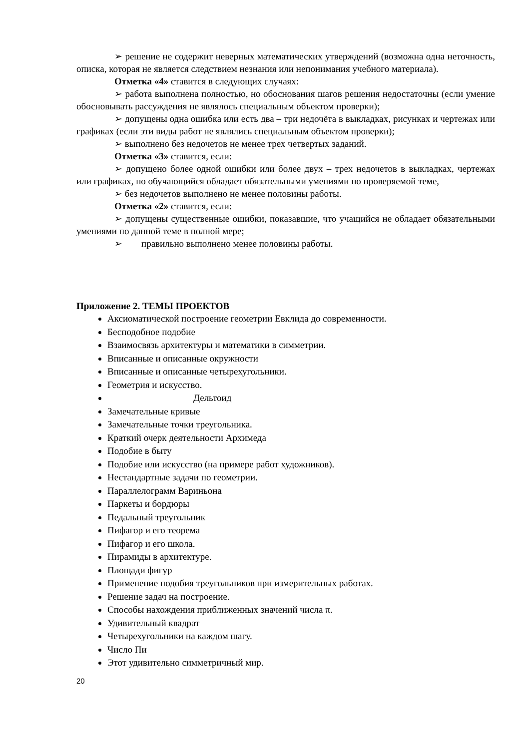➢ решение не содержит неверных математических утверждений (возможна одна неточность, описка, которая не является следствием незнания или непонимания учебного материала).
Отметка «4» ставится в следующих случаях:
➢ работа выполнена полностью, но обоснования шагов решения недостаточны (если умение обосновывать рассуждения не являлось специальным объектом проверки);
➢ допущены одна ошибка или есть два – три недочёта в выкладках, рисунках и чертежах или графиках (если эти виды работ не являлись специальным объектом проверки);
➢ выполнено без недочетов не менее трех четвертых заданий.
Отметка «3» ставится, если:
➢ допущено более одной ошибки или более двух – трех недочетов в выкладках, чертежах или графиках, но обучающийся обладает обязательными умениями по проверяемой теме,
➢ без недочетов выполнено не менее половины работы.
Отметка «2» ставится, если:
➢ допущены существенные ошибки, показавшие, что учащийся не обладает обязательными умениями по данной теме в полной мере;
➢ правильно выполнено менее половины работы.
Приложение 2. ТЕМЫ ПРОЕКТОВ
Аксиоматической построение геометрии Евклида до современности.
Бесподобное подобие
Взаимосвязь архитектуры и математики в симметрии.
Вписанные и описанные окружности
Вписанные и описанные четырехугольники.
Геометрия и искусство.
Дельтоид
Замечательные кривые
Замечательные точки треугольника.
Краткий очерк деятельности Архимеда
Подобие в быту
Подобие или искусство (на примере работ художников).
Нестандартные задачи по геометрии.
Параллелограмм Вариньона
Паркеты и бордюры
Педальный треугольник
Пифагор и его теорема
Пифагор и его школа.
Пирамиды в архитектуре.
Площади фигур
Применение подобия треугольников при измерительных работах.
Решение задач на построение.
Способы нахождения приближенных значений числа π.
Удивительный квадрат
Четырехугольники на каждом шагу.
Число Пи
Этот удивительно симметричный мир.
20